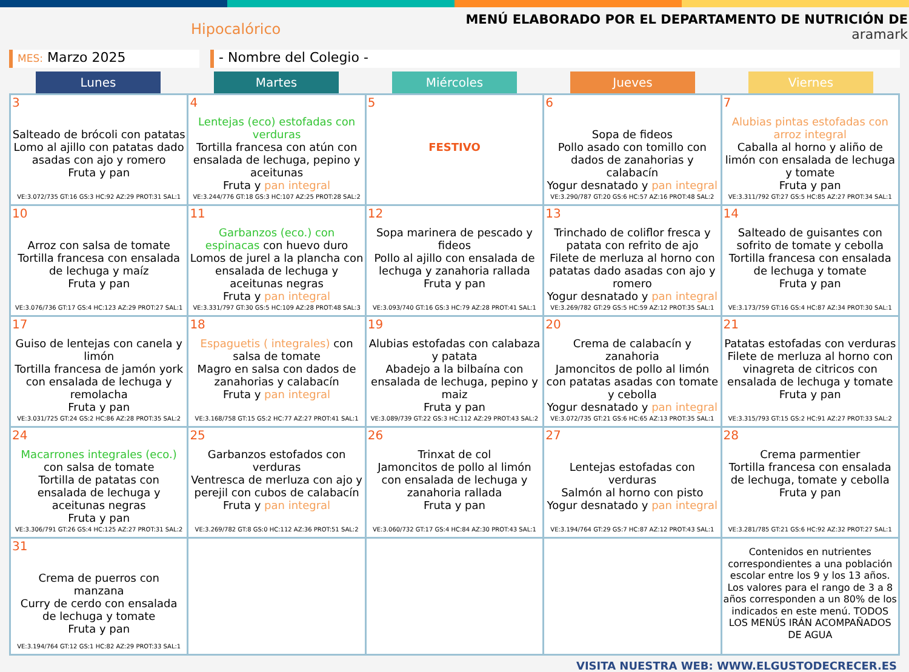Hipocalórico
MENÚ ELABORADO POR EL DEPARTAMENTO DE NUTRICIÓN DE
aramark
MES: Marzo 2025 - Nombre del Colegio -
Lunes Martes Miércoles Jueves Viernes
| 3 Salteado de brócoli con patatas Lomo al ajillo con patatas dado asadas con ajo y romero Fruta y pan VE:3.072/735 GT:16 GS:3 HC:92 AZ:29 PROT:31 SAL:1 | 4 Lentejas (eco) estofadas con verduras Tortilla francesa con atún con ensalada de lechuga, pepino y aceitunas Fruta y pan integral VE:3.244/776 GT:18 GS:3 HC:107 AZ:25 PROT:28 SAL:2 | 5 FESTIVO | 6 Sopa de fideos Pollo asado con tomillo con dados de zanahorias y calabacín Yogur desnatado y pan integral VE:3.290/787 GT:20 GS:6 HC:57 AZ:16 PROT:48 SAL:2 | 7 Alubias pintas estofadas con arroz integral Caballa al horno y aliño de limón con ensalada de lechuga y tomate Fruta y pan VE:3.311/792 GT:27 GS:5 HC:85 AZ:27 PROT:34 SAL:1 |
| 10 Arroz con salsa de tomate Tortilla francesa con ensalada de lechuga y maíz Fruta y pan VE:3.076/736 GT:17 GS:4 HC:123 AZ:29 PROT:27 SAL:1 | 11 Garbanzos (eco.) con espinacas con huevo duro Lomos de jurel a la plancha con ensalada de lechuga y aceitunas negras Fruta y pan integral VE:3.331/797 GT:30 GS:5 HC:109 AZ:28 PROT:48 SAL:3 | 12 Sopa marinera de pescado y fideos Pollo al ajillo con ensalada de lechuga y zanahoria rallada Fruta y pan VE:3.093/740 GT:16 GS:3 HC:79 AZ:28 PROT:41 SAL:1 | 13 Trinchado de coliflor fresca y patata con refrito de ajo Filete de merluza al horno con patatas dado asadas con ajo y romero Yogur desnatado y pan integral VE:3.269/782 GT:29 GS:5 HC:59 AZ:12 PROT:35 SAL:1 | 14 Salteado de guisantes con sofrito de tomate y cebolla Tortilla francesa con ensalada de lechuga y tomate Fruta y pan VE:3.173/759 GT:16 GS:4 HC:87 AZ:34 PROT:30 SAL:1 |
| 17 Guiso de lentejas con canela y limón Tortilla francesa de jamón york con ensalada de lechuga y remolacha Fruta y pan VE:3.031/725 GT:24 GS:2 HC:86 AZ:28 PROT:35 SAL:2 | 18 Espaguetis ( integrales) con salsa de tomate Magro en salsa con dados de zanahorias y calabacín Fruta y pan integral VE:3.168/758 GT:15 GS:2 HC:77 AZ:27 PROT:41 SAL:1 | 19 Alubias estofadas con calabaza y patata Abadejo a la bilbaína con ensalada de lechuga, pepino y maiz Fruta y pan VE:3.089/739 GT:22 GS:3 HC:112 AZ:29 PROT:43 SAL:2 | 20 Crema de calabacín y zanahoria Jamoncitos de pollo al limón con patatas asadas con tomate y cebolla Yogur desnatado y pan integral VE:3.072/735 GT:21 GS:6 HC:65 AZ:13 PROT:35 SAL:1 | 21 Patatas estofadas con verduras Filete de merluza al horno con vinagreta de citricos con ensalada de lechuga y tomate Fruta y pan VE:3.315/793 GT:15 GS:2 HC:91 AZ:27 PROT:33 SAL:2 |
| 24 Macarrones integrales (eco.) con salsa de tomate Tortilla de patatas con ensalada de lechuga y aceitunas negras Fruta y pan VE:3.306/791 GT:26 GS:4 HC:125 AZ:27 PROT:31 SAL:2 | 25 Garbanzos estofados con verduras Ventresca de merluza con ajo y perejil con cubos de calabacín Fruta y pan integral VE:3.269/782 GT:8 GS:0 HC:112 AZ:36 PROT:51 SAL:2 | 26 Trinxat de col Jamoncitos de pollo al limón con ensalada de lechuga y zanahoria rallada Fruta y pan VE:3.060/732 GT:17 GS:4 HC:84 AZ:30 PROT:43 SAL:1 | 27 Lentejas estofadas con verduras Salmón al horno con pisto Yogur desnatado y pan integral VE:3.194/764 GT:29 GS:7 HC:87 AZ:12 PROT:43 SAL:1 | 28 Crema parmentier Tortilla francesa con ensalada de lechuga, tomate y cebolla Fruta y pan VE:3.281/785 GT:21 GS:6 HC:92 AZ:32 PROT:27 SAL:1 |
| 31 Crema de puerros con manzana Curry de cerdo con ensalada de lechuga y tomate Fruta y pan VE:3.194/764 GT:12 GS:1 HC:82 AZ:29 PROT:33 SAL:1 | | | | Contenidos en nutrientes correspondientes a una población escolar entre los 9 y los 13 años. Los valores para el rango de 3 a 8 años corresponden a un 80% de los indicados en este menú. TODOS LOS MENÚS IRÁN ACOMPAÑADOS DE AGUA |
VISITA NUESTRA WEB: WWW.ELGUSTODECRECER.ES